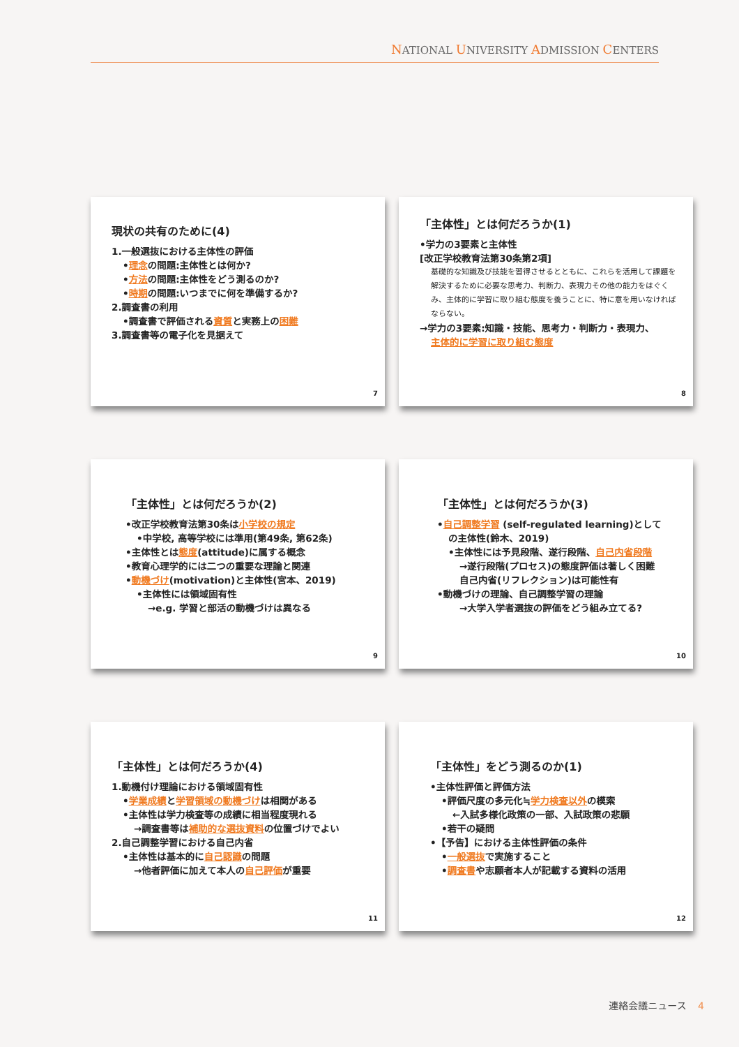NATIONAL UNIVERSITY ADMISSION CENTERS
現状の共有のために(4)
1.一般選抜における主体性の評価
•理念の問題:主体性とは何か?
•方法の問題:主体性をどう測るのか?
•時期の問題:いつまでに何を準備するか?
2.調査書の利用
•調査書で評価される資質と実務上の困難
3.調査書等の電子化を見据えて
7
「主体性」とは何だろうか(1)
•学力の3要素と主体性
[改正学校教育法第30条第2項]
基礎的な知識及び技能を習得させるとともに、これらを活用して課題を解決するために必要な思考力、判断力、表現力その他の能力をはぐくみ、主体的に学習に取り組む態度を養うことに、特に意を用いなければならない。
→学力の3要素:知識・技能、思考力・判断力・表現力、
主体的に学習に取り組む態度
8
「主体性」とは何だろうか(2)
•改正学校教育法第30条は小学校の規定
•中学校, 高等学校には準用(第49条, 第62条)
•主体性とは態度(attitude)に属する概念
•教育心理学的には二つの重要な理論と関連
•動機づけ(motivation)と主体性(宮本、2019)
•主体性には領域固有性
→e.g. 学習と部活の動機づけは異なる
9
「主体性」とは何だろうか(3)
•自己調整学習 (self-regulated learning)として
の主体性(鈴木、2019)
•主体性には予見段階、遂行段階、自己内省段階
→遂行段階(プロセス)の態度評価は著しく困難
自己内省(リフレクション)は可能性有
•動機づけの理論、自己調整学習の理論
→大学入学者選抜の評価をどう組み立てる?
10
「主体性」とは何だろうか(4)
1.動機付け理論における領域固有性
•学業成績と学習領域の動機づけは相関がある
•主体性は学力検査等の成績に相当程度現れる
→調査書等は補助的な選抜資料の位置づけでよい
2.自己調整学習における自己内省
•主体性は基本的に自己認識の問題
→他者評価に加えて本人の自己評価が重要
11
「主体性」をどう測るのか(1)
•主体性評価と評価方法
•評価尺度の多元化≒学力検査以外の模索
←入試多様化政策の一部、入試政策の悲願
•若干の疑問
•【予告】における主体性評価の条件
•一般選抜で実施すること
•調査書や志願者本人が記載する資料の活用
12
連絡会議ニュース 4